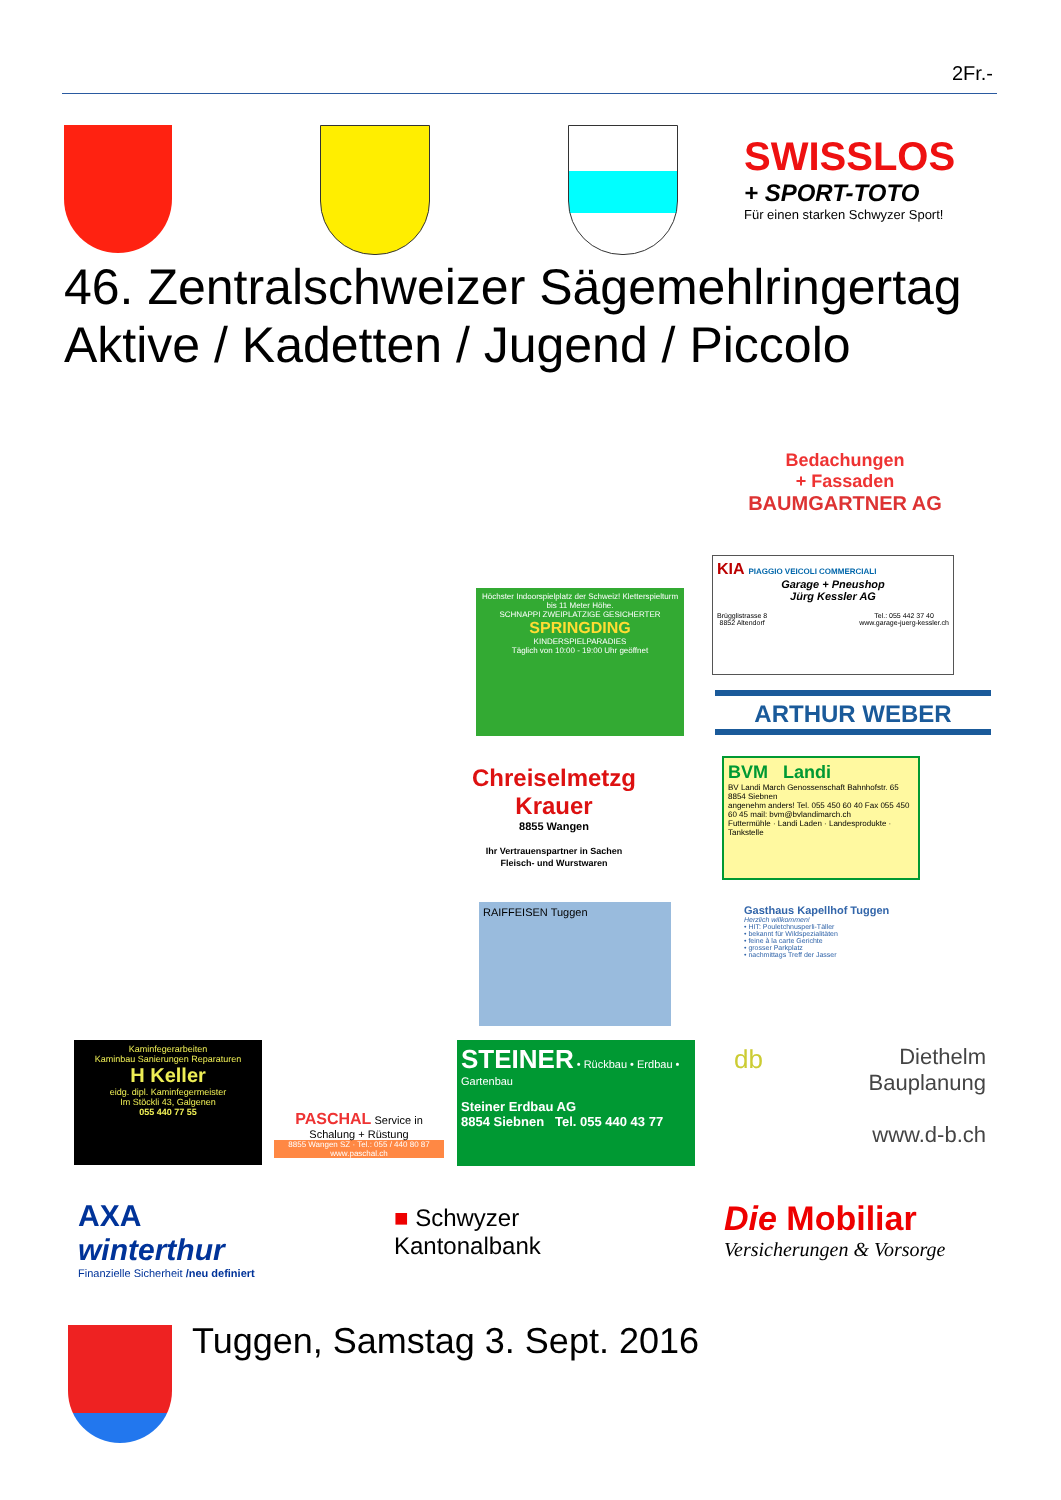2Fr.-
SWISSLOS
+ SPORT-TOTO
Für einen starken Schwyzer Sport!
46. Zentralschweizer Sägemehlringertag
Aktive / Kadetten / Jugend / Piccolo
Bedachungen
+ Fassaden
BAUMGARTNER AG
KIA PIAGGIO VEICOLI COMMERCIALI
Garage + Pneushop
Jürg Kessler AG
Brügglistrasse 8
8852 Altendorf Tel.: 055 442 37 40
www.garage-juerg-kessler.ch
Höchster Indoorspielplatz der Schweiz! Kletterspielturm bis 11 Meter Höhe.
SCHNAPPI ZWEIPLATZIGE GESICHERTER
SPRINGDING
KINDERSPIELPARADIES
Täglich von 10:00 - 19:00 Uhr geöffnet
ARTHUR WEBER
Chreiselmetzg Krauer
8855 Wangen
Ihr Vertrauenspartner in Sachen Fleisch- und Wurstwaren
BVM Landi
BV Landi March Genossenschaft Bahnhofstr. 65 8854 Siebnen
angenehm anders! Tel. 055 450 60 40 Fax 055 450 60 45 mail: bvm@bvlandimarch.ch
Futtermühle · Landi Laden · Landesprodukte · Tankstelle
RAIFFEISEN Tuggen
Gasthaus Kapellhof Tuggen
Herzlich willkommen!
• HIT: Pouletchnusperli-Täller
• bekannt für Wildspezialitäten
• feine à la carte Gerichte
• grosser Parkplatz
• nachmittags Treff der Jasser
Kaminfegerarbeiten
Kaminbau Sanierungen Reparaturen
H Keller
eidg. dipl. Kaminfegermeister
Im Stöckli 43, Galgenen
055 440 77 55
PASCHAL Service in Schalung + Rüstung
8855 Wangen SZ · Tel.: 055 / 440 80 87
www.paschal.ch
STEINER • Rückbau • Erdbau • Gartenbau
Steiner Erdbau AG
8854 Siebnen Tel. 055 440 43 77
db Diethelm
Bauplanung
www.d-b.ch
AXA winterthur
Finanzielle Sicherheit /neu definiert
■ Schwyzer
Kantonalbank
Die Mobiliar
Versicherungen & Vorsorge
Tuggen, Samstag 3. Sept. 2016